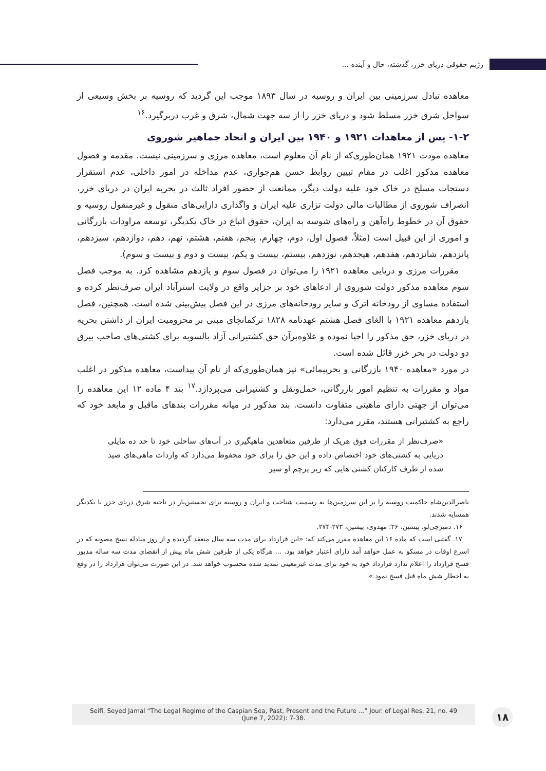رژیم حقوقی دریای خزر، گذشته، حال و آینده ...
معاهده تبادل سرزمینی بین ایران و روسیه در سال ۱۸۹۳ موجب این گردید که روسیه بر بخش وسیعی از سواحل شرق خزر مسلط شود و دریای خزر را از سه جهت شمال، شرق و غرب دربرگیرد.<sup>۱۶</sup>
۱-۲- پس از معاهدات ۱۹۲۱ و ۱۹۴۰ بین ایران و اتحاد جماهیر شوروی
معاهده مودت ۱۹۲۱ همان‌طوری‌که از نام آن معلوم است، معاهده مرزی و سرزمینی نیست. مقدمه و فصول معاهده مذکور اغلب در مقام تبیین روابط حسن هم‌جواری، عدم مداخله در امور داخلی، عدم استقرار دستجات مسلح در خاک خود علیه دولت دیگر، ممانعت از حضور افراد ثالث در بحریه ایران در دریای خزر، انصراف شوروی از مطالبات مالی دولت تزاری علیه ایران و واگذاری دارایی‌های منقول و غیرمنقول روسیه و حقوق آن در خطوط راه‌آهن و راه‌های شوسه به ایران، حقوق اتباع در خاک یکدیگر، توسعه مراودات بازرگانی و اموری از این قبیل است (مثلاً، فصول اول، دوم، چهارم، پنجم، هفتم، هشتم، نهم، دهم، دوازدهم، سیزدهم، پانزدهم، شانزدهم، هفدهم، هیجدهم، نوزدهم، بیستم، بیست و یکم، بیست و دوم و بیست و سوم).
مقررات مرزی و دریایی معاهده ۱۹۲۱ را می‌توان در فصول سوم و یازدهم مشاهده کرد. به موجب فصل سوم معاهده مذکور دولت شوروی از ادعاهای خود بر جزایر واقع در ولایت استرآباد ایران صرف‌نظر کرده و استفاده مساوی از رودخانه اترک و سایر رودخانه‌های مرزی در این فصل پیش‌بینی شده است. همچنین، فصل یازدهم معاهده ۱۹۲۱ با الغای فصل هشتم عهدنامه ۱۸۲۸ ترکمانچای مبنی بر محرومیت ایران از داشتن بحریه در دریای خزر، حق مذکور را احیا نموده و علاوه‌برآن حق کشتیرانی آزاد بالسویه برای کشتی‌های صاحب بیرق دو دولت در بحر خزر قائل شده است.
در مورد «معاهده ۱۹۴۰ بازرگانی و بحرپیمائی» نیز همان‌طوری‌که از نام آن پیداست، معاهده مذکور در اغلب مواد و مقررات به تنظیم امور بازرگانی، حمل‌ونقل و کشتیرانی می‌پردازد.<sup>۱۷</sup> بند ۴ ماده ۱۲ این معاهده را می‌توان از جهتی دارای ماهیتی متفاوت دانست. بند مذکور در میانه مقررات بندهای ماقبل و مابعد خود که راجع به کشتیرانی هستند، مقرر می‌دارد:
«صرف‌نظر از مقررات فوق هریک از طرفین متعاهدین ماهیگیری در آب‌های ساحلی خود تا حد ده مایلی دریایی به کشتی‌های خود اختصاص داده و این حق را برای خود محفوظ می‌دارد که واردات ماهی‌های صید شده از طرف کارکنان کشتی هایی که زیر پرچم او سیر
ناصرالدین‌شاه حاکمیت روسیه را بر این سرزمین‌ها به رسمیت شناخت و ایران و روسیه برای نخستین‌بار در ناحیه شرق دریای خزر با یکدیگر همسایه شدند.
۱۶. دمیرچی‌لو، پیشین، ۲۶؛ مهدوی، پیشین، ۲۷۳-۲۷۴.
۱۷. گفتنی است که ماده ۱۶ این معاهده مقرر می‌کند که: «این قرارداد برای مدت سه سال منعقد گردیده و از روز مبادله نسخ مصوبه که در اسرع اوقات در مسکو به عمل خواهد آمد دارای اعتبار خواهد بود. ... هرگاه یکی از طرفین شش ماه پیش از انقضای مدت سه ساله مذبور فسخ قرارداد را اعلام ندارد قرارداد خود به خود برای مدت غیرمعینی تمدید شده محسوب خواهد شد. در این صورت می‌توان قرارداد را در وقع به اخطار شش ماه قبل فسخ نمود.»
Seifi, Seyed Jamal “The Legal Regime of the Caspian Sea, Past, Present and the Future ...” Jour. of Legal Res. 21, no. 49
(June 7, 2022): 7-38.
۱۸